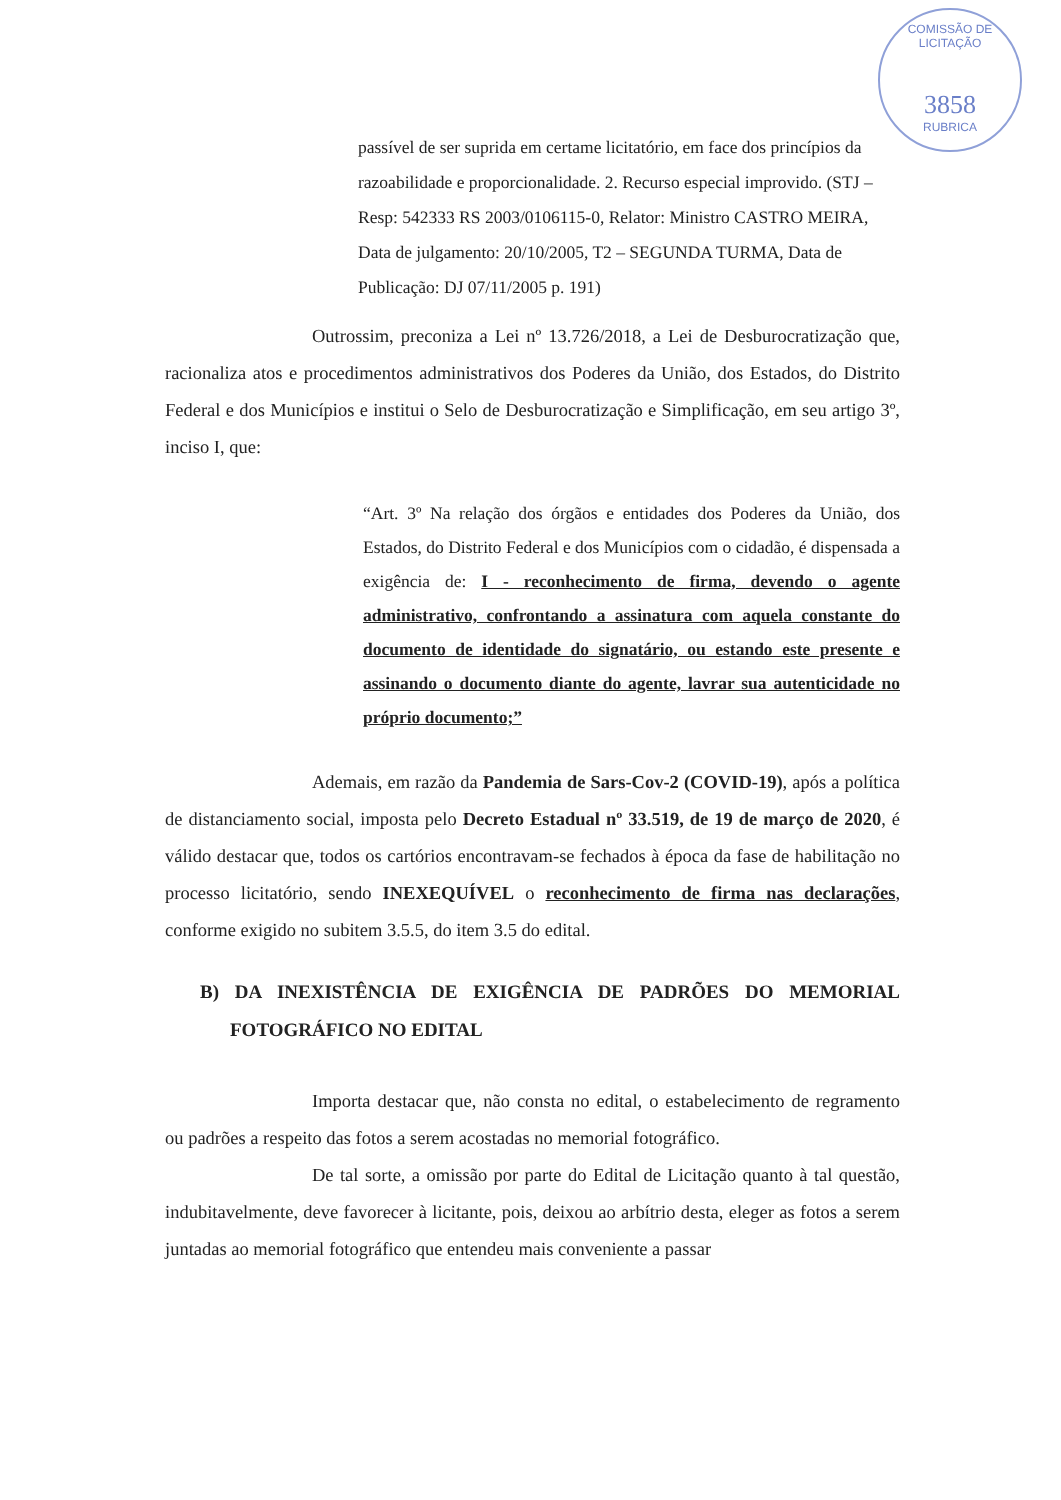COMISSÃO DE LICITAÇÃO
3858
RUBRICA
passível de ser suprida em certame licitatório, em face dos princípios da razoabilidade e proporcionalidade. 2. Recurso especial improvido. (STJ – Resp: 542333 RS 2003/0106115-0, Relator: Ministro CASTRO MEIRA, Data de julgamento: 20/10/2005, T2 – SEGUNDA TURMA, Data de Publicação: DJ 07/11/2005 p. 191)
Outrossim, preconiza a Lei nº 13.726/2018, a Lei de Desburocratização que, racionaliza atos e procedimentos administrativos dos Poderes da União, dos Estados, do Distrito Federal e dos Municípios e institui o Selo de Desburocratização e Simplificação, em seu artigo 3º, inciso I, que:
“Art. 3º Na relação dos órgãos e entidades dos Poderes da União, dos Estados, do Distrito Federal e dos Municípios com o cidadão, é dispensada a exigência de: I - reconhecimento de firma, devendo o agente administrativo, confrontando a assinatura com aquela constante do documento de identidade do signatário, ou estando este presente e assinando o documento diante do agente, lavrar sua autenticidade no próprio documento;”
Ademais, em razão da Pandemia de Sars-Cov-2 (COVID-19), após a política de distanciamento social, imposta pelo Decreto Estadual nº 33.519, de 19 de março de 2020, é válido destacar que, todos os cartórios encontravam-se fechados à época da fase de habilitação no processo licitatório, sendo INEXEQUÍVEL o reconhecimento de firma nas declarações, conforme exigido no subitem 3.5.5, do item 3.5 do edital.
B) DA INEXISTÊNCIA DE EXIGÊNCIA DE PADRÕES DO MEMORIAL FOTOGRÁFICO NO EDITAL
Importa destacar que, não consta no edital, o estabelecimento de regramento ou padrões a respeito das fotos a serem acostadas no memorial fotográfico.
De tal sorte, a omissão por parte do Edital de Licitação quanto à tal questão, indubitavelmente, deve favorecer à licitante, pois, deixou ao arbítrio desta, eleger as fotos a serem juntadas ao memorial fotográfico que entendeu mais conveniente a passar